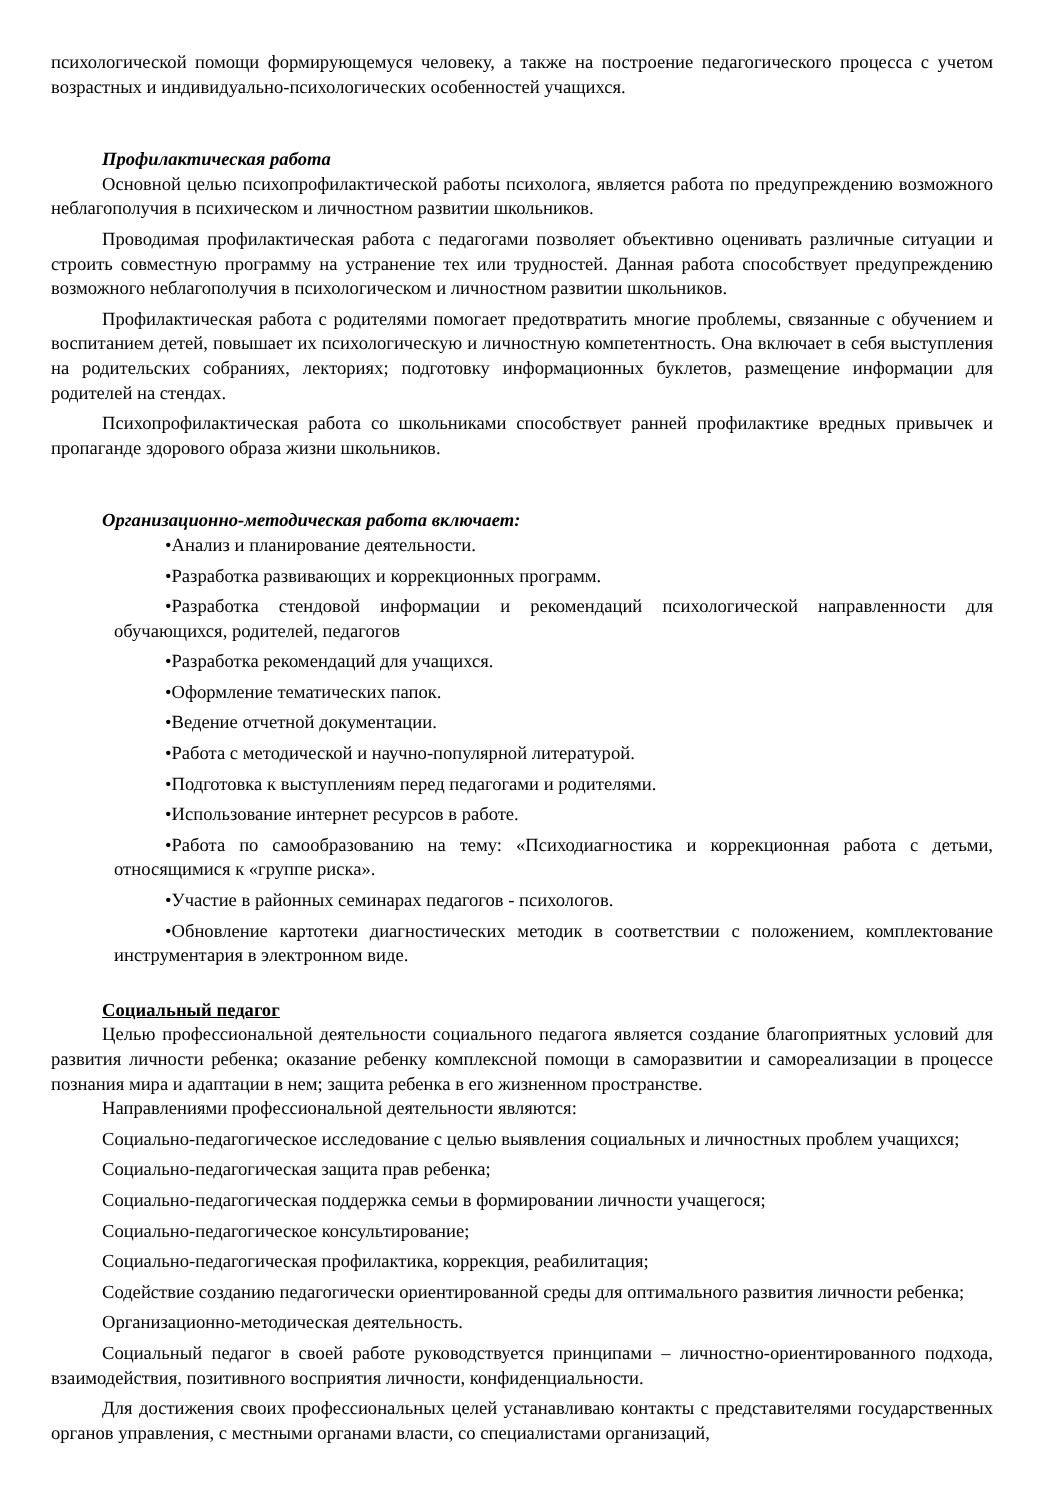психологической помощи формирующемуся человеку, а также на построение педагогического процесса с учетом возрастных и индивидуально-психологических особенностей учащихся.
Профилактическая работа
Основной целью психопрофилактической работы психолога, является работа по предупреждению возможного неблагополучия в психическом и личностном развитии школьников.
Проводимая профилактическая работа с педагогами позволяет объективно оценивать различные ситуации и строить совместную программу на устранение тех или трудностей. Данная работа способствует предупреждению возможного неблагополучия в психологическом и личностном развитии школьников.
Профилактическая работа с родителями помогает предотвратить многие проблемы, связанные с обучением и воспитанием детей, повышает их психологическую и личностную компетентность. Она включает в себя выступления на родительских собраниях, лекториях; подготовку информационных буклетов, размещение информации для родителей на стендах.
Психопрофилактическая работа со школьниками способствует ранней профилактике вредных привычек и пропаганде здорового образа жизни школьников.
Организационно-методическая работа включает:
•Анализ и планирование деятельности.
•Разработка развивающих и коррекционных программ.
•Разработка стендовой информации и рекомендаций психологической направленности для обучающихся, родителей, педагогов
•Разработка рекомендаций для учащихся.
•Оформление тематических папок.
•Ведение отчетной документации.
•Работа с методической и научно-популярной литературой.
•Подготовка к выступлениям перед педагогами и родителями.
•Использование интернет ресурсов в работе.
•Работа по самообразованию на тему: «Психодиагностика и коррекционная работа с детьми, относящимися к «группе риска».
•Участие в районных семинарах педагогов - психологов.
•Обновление картотеки диагностических методик в соответствии с положением, комплектование инструментария в электронном виде.
Социальный педагог
Целью профессиональной деятельности социального педагога является создание благоприятных условий для развития личности ребенка; оказание ребенку комплексной помощи в саморазвитии и самореализации в процессе познания мира и адаптации в нем; защита ребенка в его жизненном пространстве.
Направлениями профессиональной деятельности являются:
Социально-педагогическое исследование с целью выявления социальных и личностных проблем учащихся;
Социально-педагогическая защита прав ребенка;
Социально-педагогическая поддержка семьи в формировании личности учащегося;
Социально-педагогическое консультирование;
Социально-педагогическая профилактика, коррекция, реабилитация;
Содействие созданию педагогически ориентированной среды для оптимального развития личности ребенка;
Организационно-методическая деятельность.
Социальный педагог в своей работе руководствуется принципами – личностно-ориентированного подхода, взаимодействия, позитивного восприятия личности, конфиденциальности.
Для достижения своих профессиональных целей устанавливаю контакты с представителями государственных органов управления, с местными органами власти, со специалистами организаций,